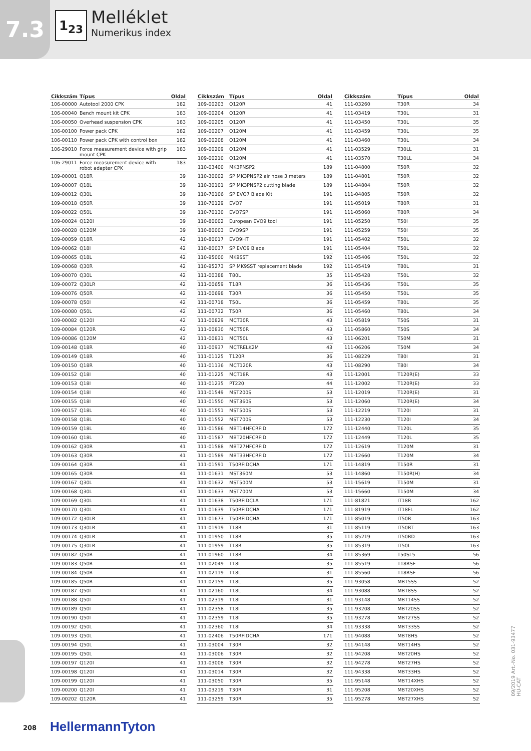7.3 1<sub>2</sub><sub>3</sub>
Melléklet
Numerikus index
| Cikkszám | Típus | Oldal |
| --- | --- | --- |
| 106-00000 | Autotool 2000 CPK | 182 |
| 106-00040 | Bench mount kit CPK | 183 |
| 106-00050 | Overhead suspension CPK | 183 |
| 106-00100 | Power pack CPK | 182 |
| 106-00110 | Power pack CPK with control box | 182 |
| 106-29010 | Force measurement device with grip mount CPK | 183 |
| 106-29011 | Force measurement device with robot adapter CPK | 183 |
| 109-00001 | Q18R | 39 |
| 109-00007 | Q18L | 39 |
| 109-00012 | Q30L | 39 |
| 109-00018 | Q50R | 39 |
| 109-00022 | Q50L | 39 |
| 109-00024 | Q120I | 39 |
| 109-00028 | Q120M | 39 |
| 109-00059 | Q18R | 42 |
| 109-00062 | Q18I | 42 |
| 109-00065 | Q18L | 42 |
| 109-00068 | Q30R | 42 |
| 109-00070 | Q30L | 42 |
| 109-00072 | Q30LR | 42 |
| 109-00076 | Q50R | 42 |
| 109-00078 | Q50I | 42 |
| 109-00080 | Q50L | 42 |
| 109-00082 | Q120I | 42 |
| 109-00084 | Q120R | 42 |
| 109-00086 | Q120M | 42 |
| 109-00148 | Q18R | 40 |
| 109-00149 | Q18R | 40 |
| 109-00150 | Q18R | 40 |
| 109-00152 | Q18I | 40 |
| 109-00153 | Q18I | 40 |
| 109-00154 | Q18I | 40 |
| 109-00155 | Q18I | 40 |
| 109-00157 | Q18L | 40 |
| 109-00158 | Q18L | 40 |
| 109-00159 | Q18L | 40 |
| 109-00160 | Q18L | 40 |
| 109-00162 | Q30R | 41 |
| 109-00163 | Q30R | 41 |
| 109-00164 | Q30R | 41 |
| 109-00165 | Q30R | 41 |
| 109-00167 | Q30L | 41 |
| 109-00168 | Q30L | 41 |
| 109-00169 | Q30L | 41 |
| 109-00170 | Q30L | 41 |
| 109-00172 | Q30LR | 41 |
| 109-00173 | Q30LR | 41 |
| 109-00174 | Q30LR | 41 |
| 109-00175 | Q30LR | 41 |
| 109-00182 | Q50R | 41 |
| 109-00183 | Q50R | 41 |
| 109-00184 | Q50R | 41 |
| 109-00185 | Q50R | 41 |
| 109-00187 | Q50I | 41 |
| 109-00188 | Q50I | 41 |
| 109-00189 | Q50I | 41 |
| 109-00190 | Q50I | 41 |
| 109-00192 | Q50L | 41 |
| 109-00193 | Q50L | 41 |
| 109-00194 | Q50L | 41 |
| 109-00195 | Q50L | 41 |
| 109-00197 | Q120I | 41 |
| 109-00198 | Q120I | 41 |
| 109-00199 | Q120I | 41 |
| 109-00200 | Q120I | 41 |
| 109-00202 | Q120R | 41 |
| Cikkszám | Típus | Oldal |
| --- | --- | --- |
| 109-00203 | Q120R | 41 |
| 109-00204 | Q120R | 41 |
| 109-00205 | Q120R | 41 |
| 109-00207 | Q120M | 41 |
| 109-00208 | Q120M | 41 |
| 109-00209 | Q120M | 41 |
| 109-00210 | Q120M | 41 |
| 110-03400 | MK3PNSP2 | 189 |
| 110-30002 | SP MK3PNSP2 air hose 3 meters | 189 |
| 110-30101 | SP MK3PNSP2 cutting blade | 189 |
| 110-70106 | SP EVO7 Blade Kit | 191 |
| 110-70129 | EVO7 | 191 |
| 110-70130 | EVO7SP | 191 |
| 110-80002 | European EVO9 tool | 191 |
| 110-80003 | EVO9SP | 191 |
| 110-80017 | EVO9HT | 191 |
| 110-80037 | SP EVO9 Blade | 191 |
| 110-95000 | MK9SST | 192 |
| 110-95273 | SP MK9SST replacement blade | 192 |
| 111-00388 | T80L | 35 |
| 111-00659 | T18R | 36 |
| 111-00698 | T30R | 36 |
| 111-00718 | T50L | 36 |
| 111-00732 | T50R | 36 |
| 111-00829 | MCT30R | 43 |
| 111-00830 | MCT50R | 43 |
| 111-00831 | MCT50L | 43 |
| 111-00937 | MCTRELK2M | 43 |
| 111-01125 | T120R | 36 |
| 111-01136 | MCT120R | 43 |
| 111-01225 | MCT18R | 43 |
| 111-01235 | PT220 | 44 |
| 111-01549 | MST200S | 53 |
| 111-01550 | MST360S | 53 |
| 111-01551 | MST500S | 53 |
| 111-01552 | MST700S | 53 |
| 111-01586 | MBT14HFCRFID | 172 |
| 111-01587 | MBT20HFCRFID | 172 |
| 111-01588 | MBT27HFCRFID | 172 |
| 111-01589 | MBT33HFCRFID | 172 |
| 111-01591 | T50RFIDCHA | 171 |
| 111-01631 | MST360M | 53 |
| 111-01632 | MST500M | 53 |
| 111-01633 | MST700M | 53 |
| 111-01638 | T50RFIDCLA | 171 |
| 111-01639 | T50RFIDCHA | 171 |
| 111-01673 | T50RFIDCHA | 171 |
| 111-01919 | T18R | 31 |
| 111-01950 | T18R | 35 |
| 111-01959 | T18R | 35 |
| 111-01960 | T18R | 34 |
| 111-02049 | T18L | 35 |
| 111-02119 | T18L | 31 |
| 111-02159 | T18L | 35 |
| 111-02160 | T18L | 34 |
| 111-02319 | T18I | 31 |
| 111-02358 | T18I | 35 |
| 111-02359 | T18I | 35 |
| 111-02360 | T18I | 34 |
| 111-02406 | T50RFIDCHA | 171 |
| 111-03004 | T30R | 32 |
| 111-03006 | T30R | 32 |
| 111-03008 | T30R | 32 |
| 111-03014 | T30R | 32 |
| 111-03050 | T30R | 35 |
| 111-03219 | T30R | 31 |
| 111-03259 | T30R | 35 |
| Cikkszám | Típus | Oldal |
| --- | --- | --- |
| 111-03260 | T30R | 34 |
| 111-03419 | T30L | 31 |
| 111-03450 | T30L | 35 |
| 111-03459 | T30L | 35 |
| 111-03460 | T30L | 34 |
| 111-03529 | T30LL | 31 |
| 111-03570 | T30LL | 34 |
| 111-04800 | T50R | 32 |
| 111-04801 | T50R | 32 |
| 111-04804 | T50R | 32 |
| 111-04805 | T50R | 32 |
| 111-05019 | T80R | 31 |
| 111-05060 | T80R | 34 |
| 111-05250 | T50I | 35 |
| 111-05259 | T50I | 35 |
| 111-05402 | T50L | 32 |
| 111-05404 | T50L | 32 |
| 111-05406 | T50L | 32 |
| 111-05419 | T80L | 31 |
| 111-05428 | T50L | 32 |
| 111-05436 | T50L | 35 |
| 111-05450 | T50L | 35 |
| 111-05459 | T80L | 35 |
| 111-05460 | T80L | 34 |
| 111-05819 | T50S | 31 |
| 111-05860 | T50S | 34 |
| 111-06201 | T50M | 31 |
| 111-06206 | T50M | 34 |
| 111-08229 | T80I | 31 |
| 111-08290 | T80I | 34 |
| 111-12001 | T120R(E) | 33 |
| 111-12002 | T120R(E) | 33 |
| 111-12019 | T120R(E) | 31 |
| 111-12060 | T120R(E) | 34 |
| 111-12219 | T120I | 31 |
| 111-12230 | T120I | 34 |
| 111-12440 | T120L | 35 |
| 111-12449 | T120L | 35 |
| 111-12619 | T120M | 31 |
| 111-12660 | T120M | 34 |
| 111-14819 | T150R | 31 |
| 111-14860 | T150R(H) | 34 |
| 111-15619 | T150M | 31 |
| 111-15660 | T150M | 34 |
| 111-81821 | IT18R | 162 |
| 111-81919 | IT18FL | 162 |
| 111-85019 | IT50R | 163 |
| 111-85119 | IT50RT | 163 |
| 111-85219 | IT50RD | 163 |
| 111-85319 | IT50L | 163 |
| 111-85369 | T50SL5 | 56 |
| 111-85519 | T18RSF | 56 |
| 111-85560 | T18RSF | 56 |
| 111-93058 | MBT5SS | 52 |
| 111-93088 | MBT8SS | 52 |
| 111-93148 | MBT14SS | 52 |
| 111-93208 | MBT20SS | 52 |
| 111-93278 | MBT27SS | 52 |
| 111-93338 | MBT33SS | 52 |
| 111-94088 | MBT8HS | 52 |
| 111-94148 | MBT14HS | 52 |
| 111-94208 | MBT20HS | 52 |
| 111-94278 | MBT27HS | 52 |
| 111-94338 | MBT33HS | 52 |
| 111-95148 | MBT14XHS | 52 |
| 111-95208 | MBT20XHS | 52 |
| 111-95278 | MBT27XHS | 52 |
09/2019 Art.-No. 031-93477
HU-CAT
208 HellermannTyton